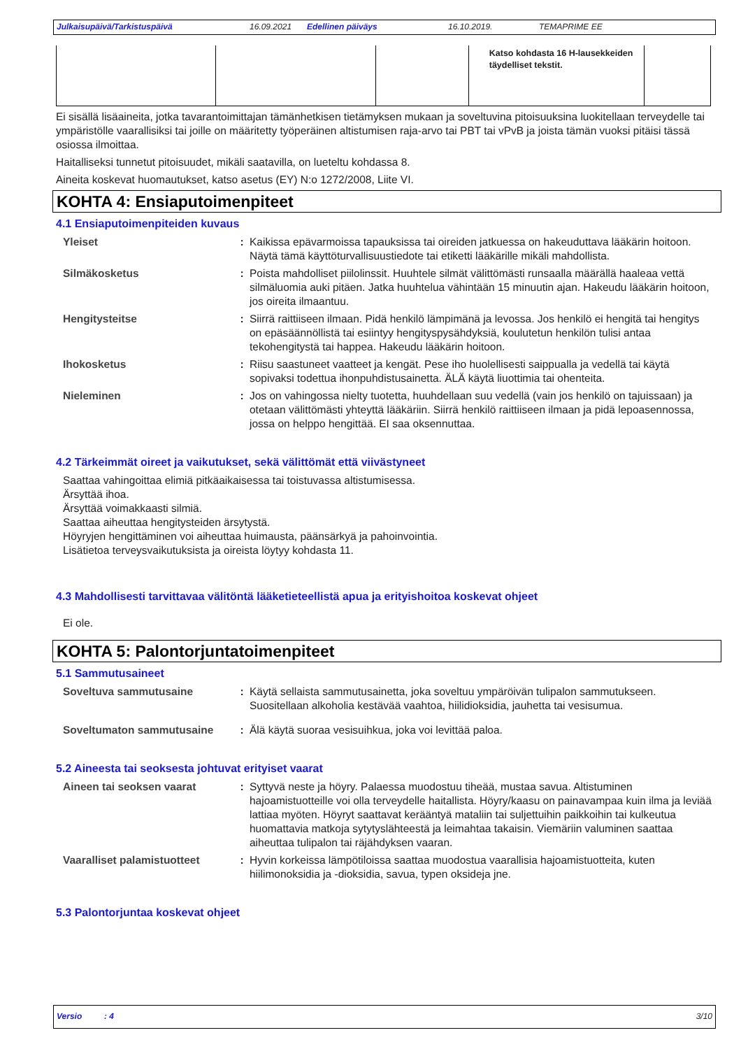Julkaisupäivä/Tarkistuspäivä 16.09.2021 Edellinen päiväys 16.10.2019. TEMAPRIME EE
| | | | Katso kohdasta 16 H-lausekkeiden täydelliset tekstit. | |
Ei sisällä lisäaineita, jotka tavarantoimittajan tämänhetkisen tietämyksen mukaan ja soveltuvina pitoisuuksina luokitellaan terveydelle tai ympäristölle vaarallisiksi tai joille on määritetty työperäinen altistumisen raja-arvo tai PBT tai vPvB ja joista tämän vuoksi pitäisi tässä osiossa ilmoittaa.
Haitalliseksi tunnetut pitoisuudet, mikäli saatavilla, on lueteltu kohdassa 8.
Aineita koskevat huomautukset, katso asetus (EY) N:o 1272/2008, Liite VI.
KOHTA 4: Ensiaputoimenpiteet
4.1 Ensiaputoimenpiteiden kuvaus
| Yleiset | : | Kaikissa epävarmoissa tapauksissa tai oireiden jatkuessa on hakeuduttava lääkärin hoitoon. Näytä tämä käyttöturvallisuustiedote tai etiketti lääkärille mikäli mahdollista. |
| Silmäkosketus | : | Poista mahdolliset piilolinssit. Huuhtele silmät välittömästi runsaalla määrällä haaleaa vettä silmäluomia auki pitäen. Jatka huuhtelua vähintään 15 minuutin ajan. Hakeudu lääkärin hoitoon, jos oireita ilmaantuu. |
| Hengitysteitse | : | Siirrä raittiiseen ilmaan. Pidä henkilö lämpimänä ja levossa. Jos henkilö ei hengitä tai hengitys on epäsäännöllistä tai esiintyy hengityspysähdyksiä, koulutetun henkilön tulisi antaa tekohengitystä tai happea. Hakeudu lääkärin hoitoon. |
| Ihokosketus | : | Riisu saastuneet vaatteet ja kengät. Pese iho huolellisesti saippualla ja vedellä tai käytä sopivaksi todettua ihonpuhdistusainetta. ÄLÄ käytä liuottimia tai ohenteita. |
| Nieleminen | : | Jos on vahingossa nielty tuotetta, huuhdellaan suu vedellä (vain jos henkilö on tajuissaan) ja otetaan välittömästi yhteyttä lääkäriin. Siirrä henkilö raittiiseen ilmaan ja pidä lepoasennossa, jossa on helppo hengittää. EI saa oksennuttaa. |
4.2 Tärkeimmät oireet ja vaikutukset, sekä välittömät että viivästyneet
Saattaa vahingoittaa elimiä pitkäaikaisessa tai toistuvassa altistumisessa.
Ärsyttää ihoa.
Ärsyttää voimakkaasti silmiä.
Saattaa aiheuttaa hengitysteiden ärsytystä.
Höyryjen hengittäminen voi aiheuttaa huimausta, päänsärkyä ja pahoinvointia.
Lisätietoa terveysvaikutuksista ja oireista löytyy kohdasta 11.
4.3 Mahdollisesti tarvittavaa välitöntä lääketieteellistä apua ja erityishoitoa koskevat ohjeet
Ei ole.
KOHTA 5: Palontorjuntatoimenpiteet
5.1 Sammutusaineet
| Soveltuva sammutusaine | : | Käytä sellaista sammutusainetta, joka soveltuu ympäröivän tulipalon sammutukseen. Suositellaan alkoholia kestävää vaahtoa, hiilidioksidia, jauhetta tai vesisumua. |
| Soveltumaton sammutusaine | : | Älä käytä suoraa vesisuihkua, joka voi levittää paloa. |
5.2 Aineesta tai seoksesta johtuvat erityiset vaarat
| Aineen tai seoksen vaarat | : | Syttyvä neste ja höyry. Palaessa muodostuu tiheää, mustaa savua. Altistuminen hajoamistuotteille voi olla terveydelle haitallista. Höyry/kaasu on painavampaa kuin ilma ja leviää lattiaa myöten. Höyryt saattavat kerääntyä mataliin tai suljettuihin paikkoihin tai kulkeutua huomattavia matkoja sytytyslähteestä ja leimahtaa takaisin. Viemäriin valuminen saattaa aiheuttaa tulipalon tai räjähdyksen vaaran. |
| Vaaralliset palamistuotteet | : | Hyvin korkeissa lämpötiloissa saattaa muodostua vaarallisia hajoamistuotteita, kuten hiilimonoksidia ja -dioksidia, savua, typen oksideja jne. |
5.3 Palontorjuntaa koskevat ohjeet
Versio : 4 3/10